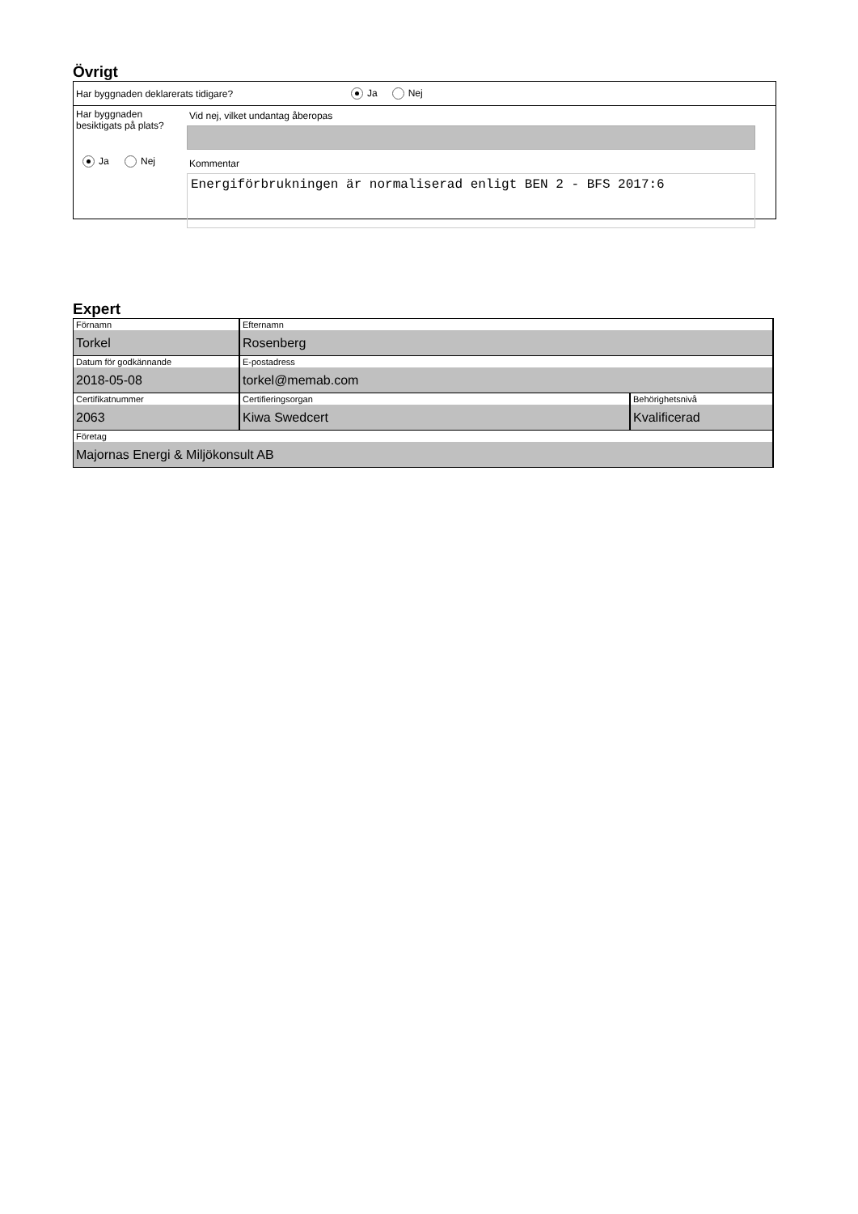Övrigt
Har byggnaden deklarerats tidigare? Ja Nej
Har byggnaden besiktigats på plats?
Ja Nej
Vid nej, vilket undantag åberopas
Kommentar
Energiförbrukningen är normaliserad enligt BEN 2 - BFS 2017:6
Expert
| Förnamn Torkel | Efternamn Rosenberg | |
| Datum för godkännande 2018-05-08 | E-postadress torkel@memab.com | |
| Certifikatnummer 2063 | Certifieringsorgan Kiwa Swedcert | Behörighetsnivå Kvalificerad |
| Företag Majornas Energi & Miljökonsult AB | | |